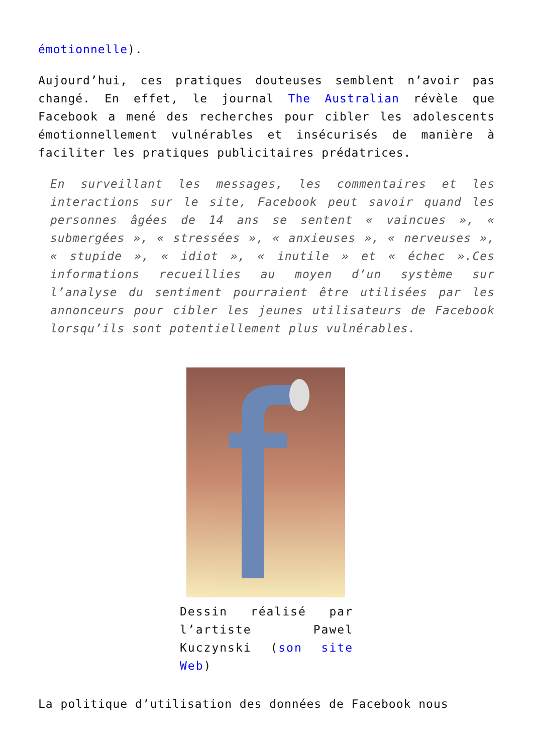émotionnelle).
Aujourd’hui, ces pratiques douteuses semblent n’avoir pas changé. En effet, le journal The Australian révèle que Facebook a mené des recherches pour cibler les adolescents émotionnellement vulnérables et insécurisés de manière à faciliter les pratiques publicitaires prédatrices.
En surveillant les messages, les commentaires et les interactions sur le site, Facebook peut savoir quand les personnes âgées de 14 ans se sentent « vaincues », « submergées », « stressées », « anxieuses », « nerveuses », « stupide », « idiot », « inutile » et « échec ».Ces informations recueillies au moyen d’un système sur l’analyse du sentiment pourraient être utilisées par les annonceurs pour cibler les jeunes utilisateurs de Facebook lorsqu’ils sont potentiellement plus vulnérables.
Dessin réalisé par l’artiste Pawel Kuczynski (son site Web)
La politique d’utilisation des données de Facebook nous